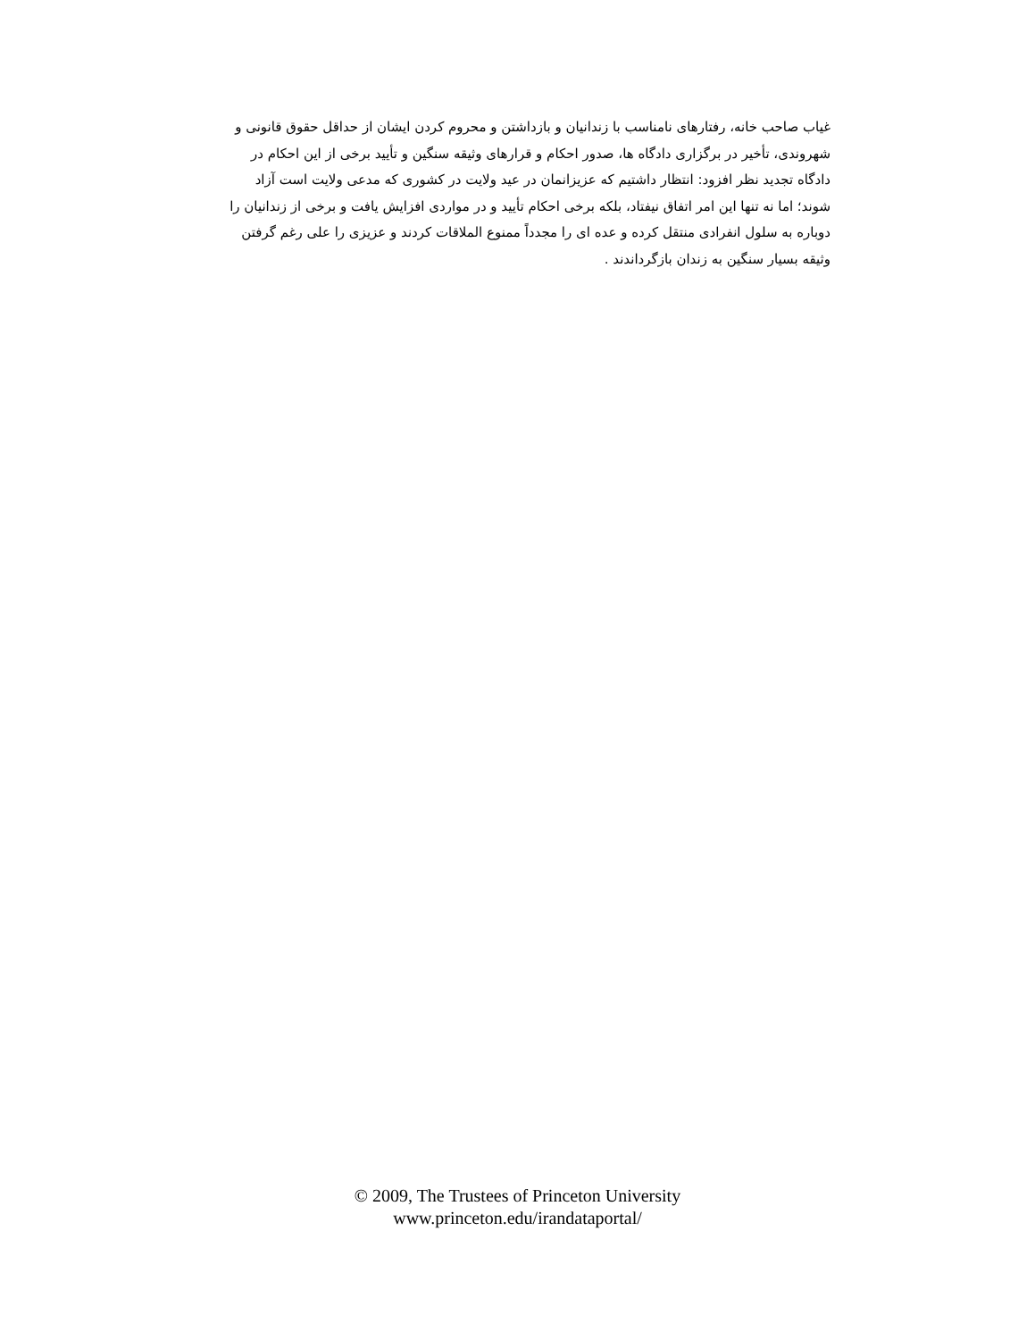غیاب صاحب خانه، رفتارهای نامناسب با زندانیان و بازداشتن و محروم کردن ایشان از حداقل حقوق قانونی و
شهروندی، تأخیر در برگزاری دادگاه ها، صدور احکام و قرارهای وثیقه سنگین و تأیید برخی از این احکام در
دادگاه تجدید نظر افزود: انتظار داشتیم که عزیزانمان در عید ولایت در کشوری که مدعی ولایت است آزاد
شوند؛ اما نه تنها این امر اتفاق نیفتاد، بلکه برخی احکام تأیید و در مواردی افزایش یافت و برخی از زندانیان را
دوباره به سلول انفرادی منتقل کرده و عده ای را مجدداً ممنوع الملاقات کردند و عزیزی را علی رغم گرفتن
وثیقه بسیار سنگین به زندان بازگرداندند .
© 2009, The Trustees of Princeton University
www.princeton.edu/irandataportal/